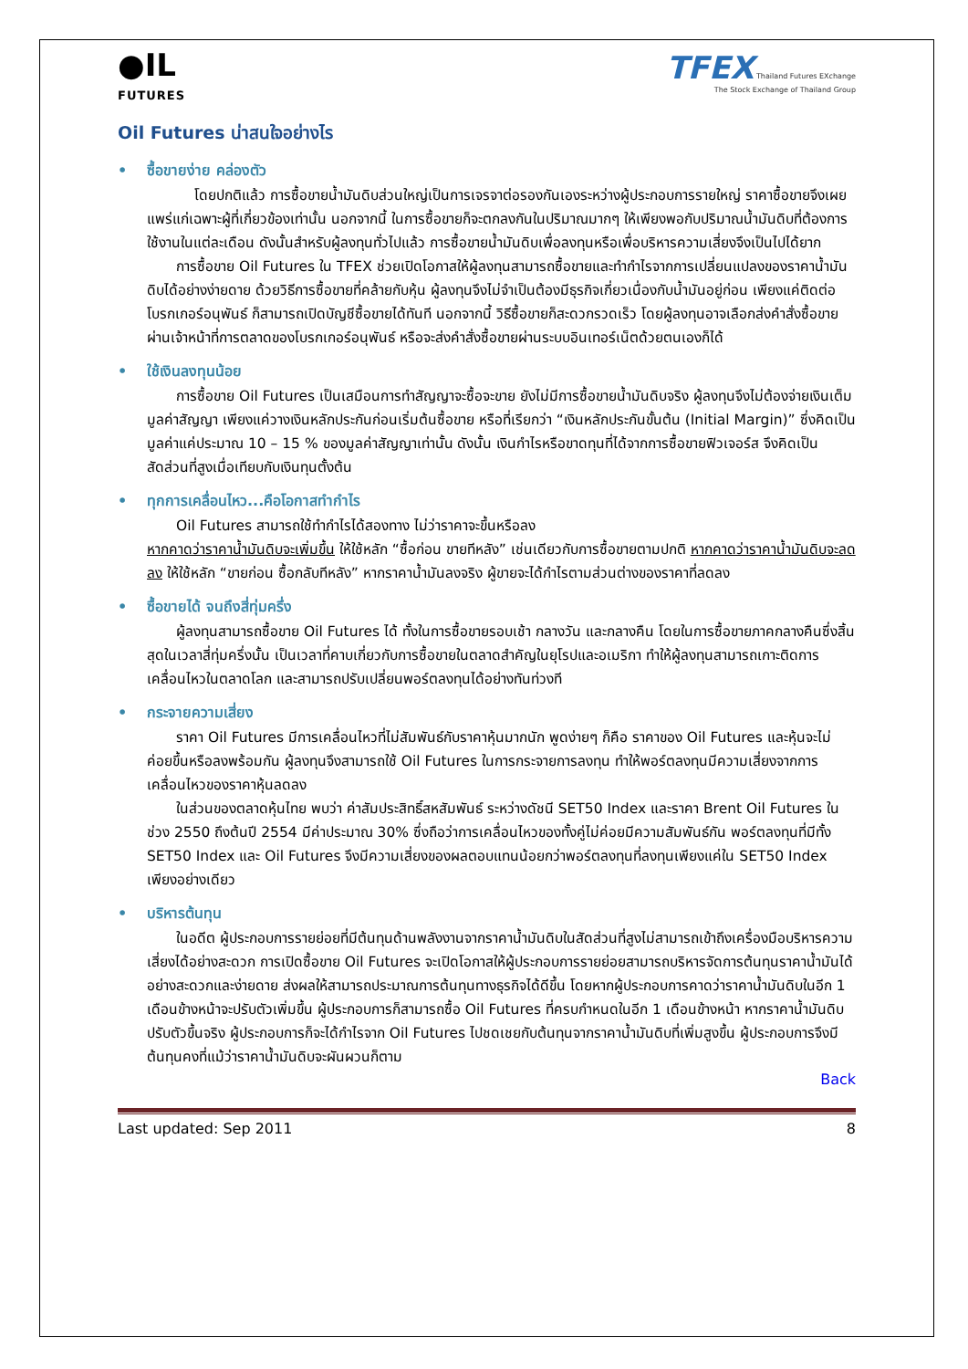●IL
FUTURES
TFEX Thailand Futures EXchange
The Stock Exchange of Thailand Group
Oil Futures น่าสนใจอย่างไร
• ซื้อขายง่าย คล่องตัว
โดยปกติแล้ว การซื้อขายน้ำมันดิบส่วนใหญ่เป็นการเจรจาต่อรองกันเองระหว่างผู้ประกอบการรายใหญ่ ราคาซื้อขายจึงเผยแพร่แก่เฉพาะผู้ที่เกี่ยวข้องเท่านั้น นอกจากนี้ ในการซื้อขายก็จะตกลงกันในปริมาณมากๆ ให้เพียงพอกับปริมาณน้ำมันดิบที่ต้องการใช้งานในแต่ละเดือน ดังนั้นสำหรับผู้ลงทุนทั่วไปแล้ว การซื้อขายน้ำมันดิบเพื่อลงทุนหรือเพื่อบริหารความเสี่ยงจึงเป็นไปได้ยาก
การซื้อขาย Oil Futures ใน TFEX ช่วยเปิดโอกาสให้ผู้ลงทุนสามารถซื้อขายและทำกำไรจากการเปลี่ยนแปลงของราคาน้ำมันดิบได้อย่างง่ายดาย ด้วยวิธีการซื้อขายที่คล้ายกับหุ้น ผู้ลงทุนจึงไม่จำเป็นต้องมีธุรกิจเกี่ยวเนื่องกับน้ำมันอยู่ก่อน เพียงแค่ติดต่อโบรกเกอร์อนุพันธ์ ก็สามารถเปิดบัญชีซื้อขายได้ทันที นอกจากนี้ วิธีซื้อขายก็สะดวกรวดเร็ว โดยผู้ลงทุนอาจเลือกส่งคำสั่งซื้อขายผ่านเจ้าหน้าที่การตลาดของโบรกเกอร์อนุพันธ์ หรือจะส่งคำสั่งซื้อขายผ่านระบบอินเทอร์เน็ตด้วยตนเองก็ได้
• ใช้เงินลงทุนน้อย
การซื้อขาย Oil Futures เป็นเสมือนการทำสัญญาจะซื้อจะขาย ยังไม่มีการซื้อขายน้ำมันดิบจริง ผู้ลงทุนจึงไม่ต้องจ่ายเงินเต็มมูลค่าสัญญา เพียงแค่วางเงินหลักประกันก่อนเริ่มต้นซื้อขาย หรือที่เรียกว่า “เงินหลักประกันขั้นต้น (Initial Margin)” ซึ่งคิดเป็นมูลค่าแค่ประมาณ 10 – 15 % ของมูลค่าสัญญาเท่านั้น ดังนั้น เงินกำไรหรือขาดทุนที่ได้จากการซื้อขายฟิวเจอร์ส จึงคิดเป็นสัดส่วนที่สูงเมื่อเทียบกับเงินทุนตั้งต้น
• ทุกการเคลื่อนไหว...คือโอกาสทำกำไร
Oil Futures สามารถใช้ทำกำไรได้สองทาง ไม่ว่าราคาจะขึ้นหรือลง
หากคาดว่าราคาน้ำมันดิบจะเพิ่มขึ้น ให้ใช้หลัก “ซื้อก่อน ขายทีหลัง” เช่นเดียวกับการซื้อขายตามปกติ หากคาดว่าราคาน้ำมันดิบจะลดลง ให้ใช้หลัก “ขายก่อน ซื้อกลับทีหลัง” หากราคาน้ำมันลงจริง ผู้ขายจะได้กำไรตามส่วนต่างของราคาที่ลดลง
• ซื้อขายได้ จนถึงสี่ทุ่มครึ่ง
ผู้ลงทุนสามารถซื้อขาย Oil Futures ได้ ทั้งในการซื้อขายรอบเช้า กลางวัน และกลางคืน โดยในการซื้อขายภาคกลางคืนซึ่งสิ้นสุดในเวลาสี่ทุ่มครึ่งนั้น เป็นเวลาที่คาบเกี่ยวกับการซื้อขายในตลาดสำคัญในยุโรปและอเมริกา ทำให้ผู้ลงทุนสามารถเกาะติดการเคลื่อนไหวในตลาดโลก และสามารถปรับเปลี่ยนพอร์ตลงทุนได้อย่างทันท่วงที
• กระจายความเสี่ยง
ราคา Oil Futures มีการเคลื่อนไหวที่ไม่สัมพันธ์กับราคาหุ้นมากนัก พูดง่ายๆ ก็คือ ราคาของ Oil Futures และหุ้นจะไม่ค่อยขึ้นหรือลงพร้อมกัน ผู้ลงทุนจึงสามารถใช้ Oil Futures ในการกระจายการลงทุน ทำให้พอร์ตลงทุนมีความเสี่ยงจากการเคลื่อนไหวของราคาหุ้นลดลง
ในส่วนของตลาดหุ้นไทย พบว่า ค่าสัมประสิทธิ์สหสัมพันธ์ ระหว่างดัชนี SET50 Index และราคา Brent Oil Futures ในช่วง 2550 ถึงต้นปี 2554 มีค่าประมาณ 30% ซึ่งถือว่าการเคลื่อนไหวของทั้งคู่ไม่ค่อยมีความสัมพันธ์กัน พอร์ตลงทุนที่มีทั้ง SET50 Index และ Oil Futures จึงมีความเสี่ยงของผลตอบแทนน้อยกว่าพอร์ตลงทุนที่ลงทุนเพียงแค่ใน SET50 Index เพียงอย่างเดียว
• บริหารต้นทุน
ในอดีต ผู้ประกอบการรายย่อยที่มีต้นทุนด้านพลังงานจากราคาน้ำมันดิบในสัดส่วนที่สูงไม่สามารถเข้าถึงเครื่องมือบริหารความเสี่ยงได้อย่างสะดวก การเปิดซื้อขาย Oil Futures จะเปิดโอกาสให้ผู้ประกอบการรายย่อยสามารถบริหารจัดการต้นทุนราคาน้ำมันได้อย่างสะดวกและง่ายดาย ส่งผลให้สามารถประมาณการต้นทุนทางธุรกิจได้ดีขึ้น โดยหากผู้ประกอบการคาดว่าราคาน้ำมันดิบในอีก 1 เดือนข้างหน้าจะปรับตัวเพิ่มขึ้น ผู้ประกอบการก็สามารถซื้อ Oil Futures ที่ครบกำหนดในอีก 1 เดือนข้างหน้า หากราคาน้ำมันดิบปรับตัวขึ้นจริง ผู้ประกอบการก็จะได้กำไรจาก Oil Futures ไปชดเชยกับต้นทุนจากราคาน้ำมันดิบที่เพิ่มสูงขึ้น ผู้ประกอบการจึงมีต้นทุนคงที่แม้ว่าราคาน้ำมันดิบจะผันผวนก็ตาม
Back
Last updated: Sep 2011 8